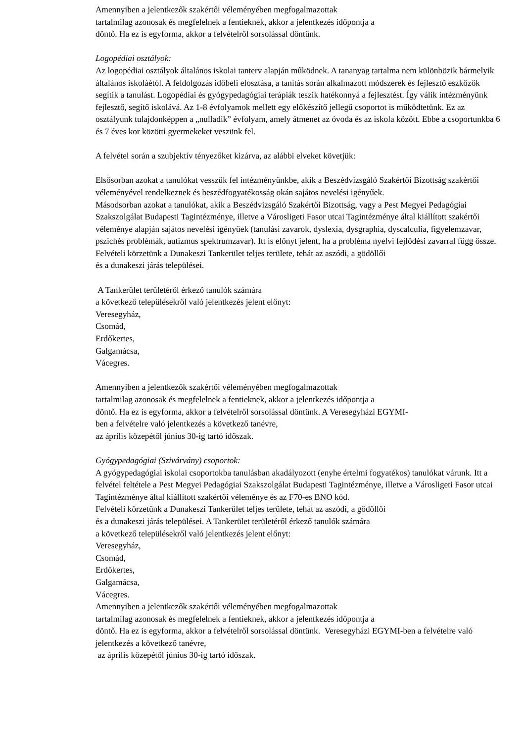Amennyiben a jelentkezők szakértői véleményében megfogalmazottak
tartalmilag azonosak és megfelelnek a fentieknek, akkor a jelentkezés időpontja a
döntő. Ha ez is egyforma, akkor a felvételről sorsolással döntünk.
Logopédiai osztályok:
Az logopédiai osztályok általános iskolai tanterv alapján működnek. A tananyag tartalma nem különbözik bármelyik általános iskoláétól. A feldolgozás időbeli elosztása, a tanítás során alkalmazott módszerek és fejlesztő eszközök segítik a tanulást. Logopédiai és gyógypedagógiai terápiák teszik hatékonnyá a fejlesztést. Így válik intézményünk fejlesztő, segítő iskolává. Az 1-8 évfolyamok mellett egy előkészítő jellegű csoportot is működtetünk. Ez az osztályunk tulajdonképpen a „nulladik” évfolyam, amely átmenet az óvoda és az iskola között. Ebbe a csoportunkba 6 és 7 éves kor közötti gyermekeket veszünk fel.
A felvétel során a szubjektív tényezőket kizárva, az alábbi elveket követjük:
Elsősorban azokat a tanulókat vesszük fel intézményünkbe, akik a Beszédvizsgáló Szakértői Bizottság szakértői véleményével rendelkeznek és beszédfogyatékosság okán sajátos nevelési igényűek.
Másodsorban azokat a tanulókat, akik a Beszédvizsgáló Szakértői Bizottság, vagy a Pest Megyei Pedagógiai Szakszolgálat Budapesti Tagintézménye, illetve a Városligeti Fasor utcai Tagintézménye által kiállított szakértői véleménye alapján sajátos nevelési igényűek (tanulási zavarok, dyslexia, dysgraphia, dyscalculia, figyelemzavar, pszichés problémák, autizmus spektrumzavar). Itt is előnyt jelent, ha a probléma nyelvi fejlődési zavarral függ össze.
Felvételi körzetünk a Dunakeszi Tankerület teljes területe, tehát az aszódi, a gödöllői
és a dunakeszi járás települései.
A Tankerület területéről érkező tanulók számára
a következő településekről való jelentkezés jelent előnyt:
Veresegyház,
Csomád,
Erdőkertes,
Galgamácsa,
Vácegres.
Amennyiben a jelentkezők szakértői véleményében megfogalmazottak
tartalmilag azonosak és megfelelnek a fentieknek, akkor a jelentkezés időpontja a
döntő. Ha ez is egyforma, akkor a felvételről sorsolással döntünk. A Veresegyházi EGYMI-
ben a felvételre való jelentkezés a következő tanévre,
az április közepétől június 30-ig tartó időszak.
Gyógypedagógiai (Szivárvány) csoportok:
A gyógypedagógiai iskolai csoportokba tanulásban akadályozott (enyhe értelmi fogyatékos) tanulókat várunk. Itt a felvétel feltétele a Pest Megyei Pedagógiai Szakszolgálat Budapesti Tagintézménye, illetve a Városligeti Fasor utcai Tagintézménye által kiállított szakértői véleménye és az F70-es BNO kód.
Felvételi körzetünk a Dunakeszi Tankerület teljes területe, tehát az aszódi, a gödöllői
és a dunakeszi járás települései. A Tankerület területéről érkező tanulók számára
a következő településekről való jelentkezés jelent előnyt:
Veresegyház,
Csomád,
Erdőkertes,
Galgamácsa,
Vácegres.
Amennyiben a jelentkezők szakértői véleményében megfogalmazottak
tartalmilag azonosak és megfelelnek a fentieknek, akkor a jelentkezés időpontja a
döntő. Ha ez is egyforma, akkor a felvételről sorsolással döntünk. Veresegyházi EGYMI-ben a felvételre való jelentkezés a következő tanévre,
az április közepétől június 30-ig tartó időszak.